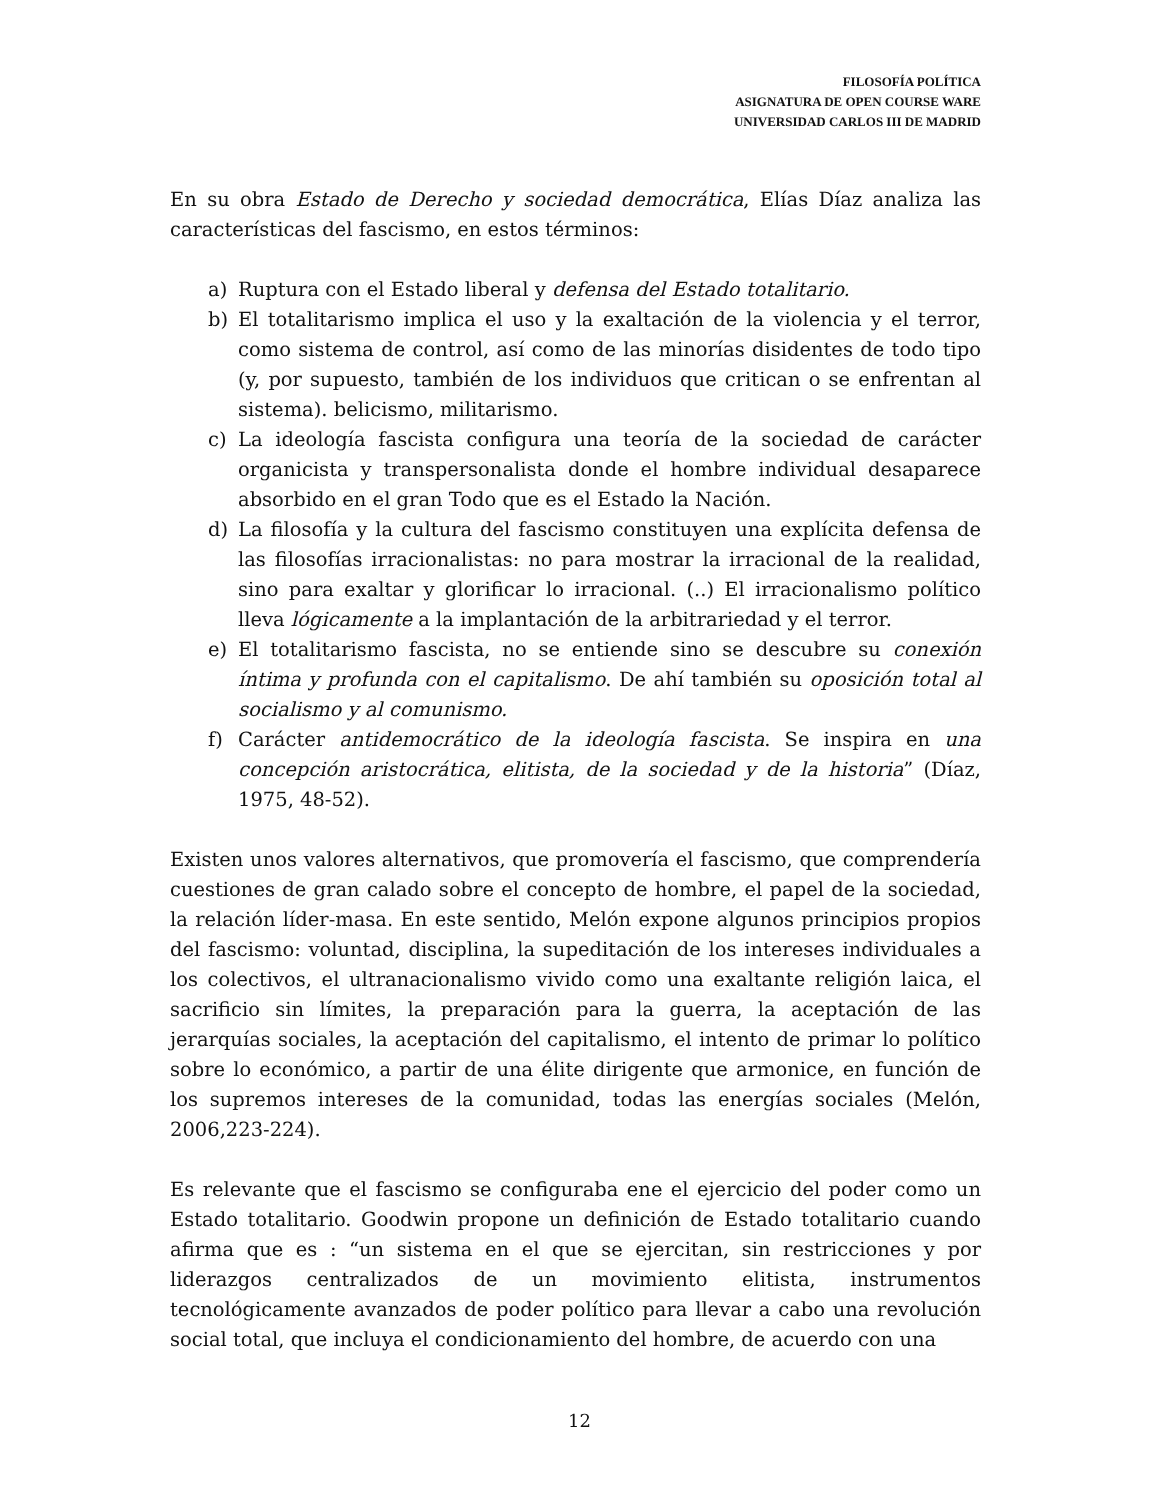FILOSOFÍA POLÍTICA
ASIGNATURA DE OPEN COURSE WARE
UNIVERSIDAD CARLOS III DE MADRID
En su obra Estado de Derecho y sociedad democrática, Elías Díaz analiza las características del fascismo, en estos términos:
a) Ruptura con el Estado liberal y defensa del Estado totalitario.
b) El totalitarismo implica el uso y la exaltación de la violencia y el terror, como sistema de control, así como de las minorías disidentes de todo tipo (y, por supuesto, también de los individuos que critican o se enfrentan al sistema). belicismo, militarismo.
c) La ideología fascista configura una teoría de la sociedad de carácter organicista y transpersonalista donde el hombre individual desaparece absorbido en el gran Todo que es el Estado la Nación.
d) La filosofía y la cultura del fascismo constituyen una explícita defensa de las filosofías irracionalistas: no para mostrar la irracional de la realidad, sino para exaltar y glorificar lo irracional. (..) El irracionalismo político lleva lógicamente a la implantación de la arbitrariedad y el terror.
e) El totalitarismo fascista, no se entiende sino se descubre su conexión íntima y profunda con el capitalismo. De ahí también su oposición total al socialismo y al comunismo.
f) Carácter antidemocrático de la ideología fascista. Se inspira en una concepción aristocrática, elitista, de la sociedad y de la historia” (Díaz, 1975, 48-52).
Existen unos valores alternativos, que promovería el fascismo, que comprendería cuestiones de gran calado sobre el concepto de hombre, el papel de la sociedad, la relación líder-masa. En este sentido, Melón expone algunos principios propios del fascismo: voluntad, disciplina, la supeditación de los intereses individuales a los colectivos, el ultranacionalismo vivido como una exaltante religión laica, el sacrificio sin límites, la preparación para la guerra, la aceptación de las jerarquías sociales, la aceptación del capitalismo, el intento de primar lo político sobre lo económico, a partir de una élite dirigente que armonice, en función de los supremos intereses de la comunidad, todas las energías sociales (Melón, 2006,223-224).
Es relevante que el fascismo se configuraba ene el ejercicio del poder como un Estado totalitario. Goodwin propone un definición de Estado totalitario cuando afirma que es : “un sistema en el que se ejercitan, sin restricciones y por liderazgos centralizados de un movimiento elitista, instrumentos tecnológicamente avanzados de poder político para llevar a cabo una revolución social total, que incluya el condicionamiento del hombre, de acuerdo con una
12